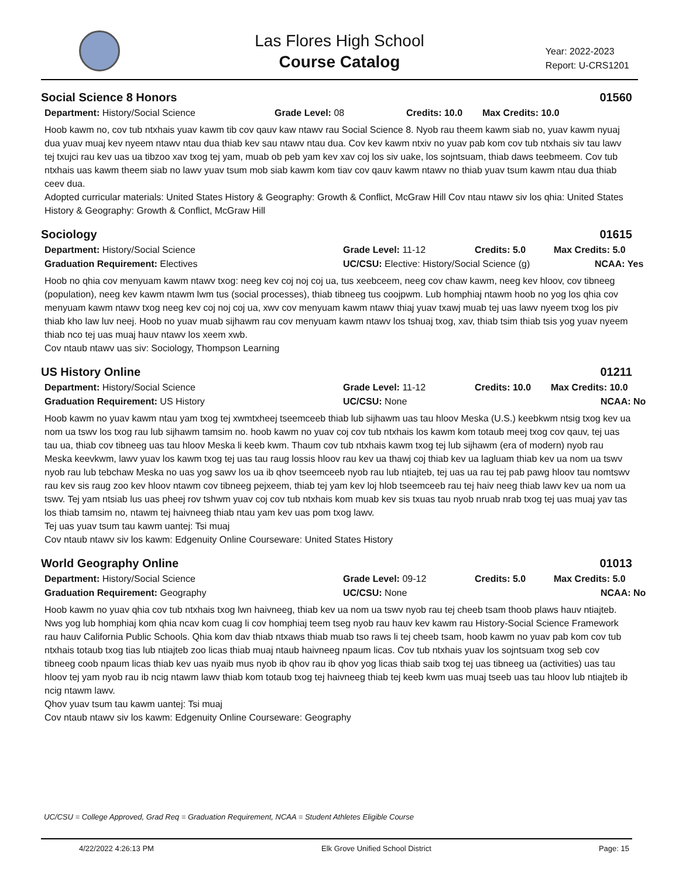Las Flores High School
Course Catalog
Year: 2022-2023
Report: U-CRS1201
Social Science 8 Honors 01560
Department: History/Social Science Grade Level: 08 Credits: 10.0 Max Credits: 10.0
Hoob kawm no, cov tub ntxhais yuav kawm tib cov qauv kaw ntawv rau Social Science 8. Nyob rau theem kawm siab no, yuav kawm nyuaj dua yuav muaj kev nyeem ntawv ntau dua thiab kev sau ntawv ntau dua. Cov kev kawm ntxiv no yuav pab kom cov tub ntxhais siv tau lawv tej txujci rau kev uas ua tibzoo xav txog tej yam, muab ob peb yam kev xav coj los siv uake, los sojntsuam, thiab daws teebmeem. Cov tub ntxhais uas kawm theem siab no lawv yuav tsum mob siab kawm kom tiav cov qauv kawm ntawv no thiab yuav tsum kawm ntau dua thiab ceev dua.
Adopted curricular materials: United States History & Geography: Growth & Conflict, McGraw Hill Cov ntau ntawv siv los qhia: United States History & Geography: Growth & Conflict, McGraw Hill
Sociology 01615
Department: History/Social Science Grade Level: 11-12 Credits: 5.0 Max Credits: 5.0
Graduation Requirement: Electives UC/CSU: Elective: History/Social Science (g) NCAA: Yes
Hoob no qhia cov menyuam kawm ntawv txog: neeg kev coj noj coj ua, tus xeebceem, neeg cov chaw kawm, neeg kev hloov, cov tibneeg (population), neeg kev kawm ntawm lwm tus (social processes), thiab tibneeg tus coojpwm. Lub homphiaj ntawm hoob no yog los qhia cov menyuam kawm ntawv txog neeg kev coj noj coj ua, xwv cov menyuam kawm ntawv thiaj yuav txawj muab tej uas lawv nyeem txog los piv thiab kho law luv neej. Hoob no yuav muab sijhawm rau cov menyuam kawm ntawv los tshuaj txog, xav, thiab tsim thiab tsis yog yuav nyeem thiab nco tej uas muaj hauv ntawv los xeem xwb.
Cov ntaub ntawv uas siv: Sociology, Thompson Learning
US History Online 01211
Department: History/Social Science Grade Level: 11-12 Credits: 10.0 Max Credits: 10.0
Graduation Requirement: US History UC/CSU: None NCAA: No
Hoob kawm no yuav kawm ntau yam txog tej xwmtxheej tseemceeb thiab lub sijhawm uas tau hloov Meska (U.S.) keebkwm ntsig txog kev ua nom ua tswv los txog rau lub sijhawm tamsim no. hoob kawm no yuav coj cov tub ntxhais los kawm kom totaub meej txog cov qauv, tej uas tau ua, thiab cov tibneeg uas tau hloov Meska li keeb kwm. Thaum cov tub ntxhais kawm txog tej lub sijhawm (era of modern) nyob rau Meska keevkwm, lawv yuav los kawm txog tej uas tau raug lossis hloov rau kev ua thawj coj thiab kev ua lagluam thiab kev ua nom ua tswv nyob rau lub tebchaw Meska no uas yog sawv los ua ib qhov tseemceeb nyob rau lub ntiajteb, tej uas ua rau tej pab pawg hloov tau nomtswv rau kev sis raug zoo kev hloov ntawm cov tibneeg pejxeem, thiab tej yam kev loj hlob tseemceeb rau tej haiv neeg thiab lawv kev ua nom ua tswv. Tej yam ntsiab lus uas pheej rov tshwm yuav coj cov tub ntxhais kom muab kev sis txuas tau nyob nruab nrab txog tej uas muaj yav tas los thiab tamsim no, ntawm tej haivneeg thiab ntau yam kev uas pom txog lawv.
Tej uas yuav tsum tau kawm uantej: Tsi muaj
Cov ntaub ntawv siv los kawm: Edgenuity Online Courseware: United States History
World Geography Online 01013
Department: History/Social Science Grade Level: 09-12 Credits: 5.0 Max Credits: 5.0
Graduation Requirement: Geography UC/CSU: None NCAA: No
Hoob kawm no yuav qhia cov tub ntxhais txog lwn haivneeg, thiab kev ua nom ua tswv nyob rau tej cheeb tsam thoob plaws hauv ntiajteb. Nws yog lub homphiaj kom qhia ncav kom cuag li cov homphiaj teem tseg nyob rau hauv kev kawm rau History-Social Science Framework rau hauv California Public Schools. Qhia kom dav thiab ntxaws thiab muab tso raws li tej cheeb tsam, hoob kawm no yuav pab kom cov tub ntxhais totaub txog tias lub ntiajteb zoo licas thiab muaj ntaub haivneeg npaum licas. Cov tub ntxhais yuav los sojntsuam txog seb cov tibneeg coob npaum licas thiab kev uas nyaib mus nyob ib qhov rau ib qhov yog licas thiab saib txog tej uas tibneeg ua (activities) uas tau hloov tej yam nyob rau ib ncig ntawm lawv thiab kom totaub txog tej haivneeg thiab tej keeb kwm uas muaj tseeb uas tau hloov lub ntiajteb ib ncig ntawm lawv.
Qhov yuav tsum tau kawm uantej: Tsi muaj
Cov ntaub ntawv siv los kawm: Edgenuity Online Courseware: Geography
UC/CSU = College Approved, Grad Req = Graduation Requirement, NCAA = Student Athletes Eligible Course
4/22/2022 4:26:13 PM Elk Grove Unified School District Page: 15